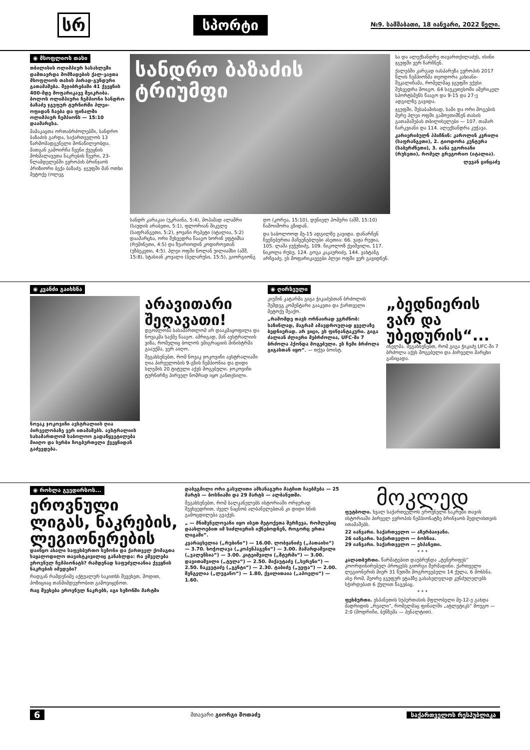სრ სპორტი №9. სამშაბათი, 18 იანვარი, 2022 წელი.
◉ მსოფლიოს თასი
თბილისის ოლიმპიურ სასახლეში დამთავრდა მომზადების ქალ-ვაჟთა მსოფლიოს თასის პირად-გუნდური გათამაშება. შეჯიბრებაში 41 ქვეყნის 400-მდე მოფარიკავე შეიკრიბა. ბოლოს ოლიმპიური ჩემპიონი სანდრო ბაზაძე ჯგუფურ ტურნირში პლეი-ოფიდან ჩაება და ფინალში ოლიმპიურ ჩემპიონს — 15:10 დაამარცხა.
მამაკაცთა ორთაბრძოლებში, სანდრო ბაზაძის გარდა, საქართველოს 13 წარმომადგენელი მონაწილეობდა. მათგან გამოირჩა ჩვენი ქვეყნის მოხმალავეთა ნაკრების წევრი, 23-წლამდელებში ევროპის ბრინჯაოს პრიზიორი ბექა ბაზაძე. ჯგუფში მან ოთხი მეტოქე (ოლეგ
სანდრო ბაზაძის ტრიუმფი
სანდრ კარაკაი (უკრაინა, 5:4), მოჰამად ალამრი (საუდის არაბეთი, 5:1), ფლორიან შიკელე (საფრანგეთი, 5:2), ჯოვანი რეპეტი (იტალია, 5:2) დაამარცხა, ორი შეხვედრა წააგო სორინ ეფტიმსა (რუმინეთი, 4:5) და ზუარიოდინ კოდიროვთან (უზბეკეთი, 4:5). პლეი ოფში ნოლან უილიამსი (აშშ, 15:8), სტასიან კოვალი (ბელარუსი, 15:5), გიორგიონგ დო (კორეა, 15:10), დენიელ ჰომერი (აშშ, 15:10) ჩამოიშორა გზიდან.
და საბოლოოდ მე-15 ადგილზე გავიდა. დანარჩენ ჩვენებურთა მაჩვენებლები ასეთია: 66. ვაჟა რეჟია, 105. ლაშა ჯუჭუხიძე, 109. ნიკოლოზ ქეიშვილი, 117. ნიკოლა რუსუ, 124. გოგა კაკაურიძე, 144. ვახტანგ არჩვაძე. ეს მოფარიკავეები პლეი ოფში ვერ გავიდნენ.
სა და ალექსანდრე თავართქილაძეს, ისინი ჯგუფში ვერ ჩარჩნენ.
ქალებში კარგად იასპარეზა ევროპის 2017 წლის ჩემპიონმა თეოდორა კახიანი-შეკალიჩამა, რომელმაც ჯგუფში ექვსი შეხვედრა მოიგო. 64 საუკეთესოში ამერიკელ სპორტსმენს წააგო და 9-15 და 27-ე ადგილზე გავიდა.
ჯგუფში, შესაბამისად, სამი და ორი მოგების მერე პლეი ოფში გამოეთიშნენ თასის გათამაშებას თბილისელები — 107. თამარ ჩარკვიანი და 114. ალექსანდრა კუჭავა.
კარიერიბულნ ჰპიჩნინ: კაროლინ კვრილი (საფრანგეთი), 2. ტიოდორა კუნტურა (საბერძნეთი), 3. იანა ეგორიანი (რუსეთი), რომელ გრეგორიო (იტალია).
ლევან ცინცაძე
◉ კვანძი გაიხსნა
ნოვაკ ჯოკოვიჩი ავსტრალიის ღია პირველობაზე ვერ ითამაშებს. ავსტრალიის სასამართლომ საბოლოო გადაწყვეტილება მიიღო და სერბი ჩოგბურთელი ქვეყნიდან გაძევდება.
არავითარი შეღავათი!
დგომლობა სასამართლომ არ დააკმაყოფილა და ნოვაკმა საქმე წააგო. ამრიგად, მან ავსტრალიის ვიზა, რომელიც ბოლოს ემიგრაციის მინისტრმა გააუქმა, ვერ აიღო.
შეგახსენებთ, რომ ნოვაკ ჯოკოვიჩი ავსტრალიაში ღია პირველობის 9-გზის ჩემპიონია და დიდი სლემის 20 ტიტული აქვს მოგებული. ჯოკოვიჩი ტურნირზე პირველ ნომრად იყო განთესილი.
◉ ღირსეული
კიუშინ კატარმა გიგა ჭიკაძესთან ბრძოლის შემდეგ კომენტარი გააკეთა და ქართველი მეტოქე შეაქო.
„რამომდე თავს ორნაირად ვგრძნობ: საზინლად, მაგრამ ამავდროულად ყველაზე ბედნიერად. არ ვიცი, ეს ფინჯანტაკური. გიგა ძალიან ძლიერი მებრძოლია, UFC-ში 7 ბრძოლა ჰქონდა მოგებული. ეს ჩემი ბრძოლა გიგასთან იყო“, — თქვა ბოისტ.
„ბედნიერის ვარ და უბედურის“...
ინელმა. შეგახსენებთ, რომ გიგა ჭიკაძე UFC-ში 7 ბრძოლა აქვს მოგებული და პირველი მარცხი განიცადა.
◉ როსლა გვედირსოს...
ეროვნული ლიგას, ნაკრების, ლეგიონერების
დაიწყო ახალი საფეხბურთო სეზონი და ქართველ ქომაგთა საყალოდილო თავისტკივილიც განახლდა: რა ეშველება ეროვნულ ჩემპიონატს? რამდენად საფუძვლიანია ქვეყნის ნაკრების იმედები?
რადგან რამდენიმე აქტუალურ საკითხს შევეხეთ, მოდით, პოზიციაც თანმიმდევრობით გამოვიყენოთ.
რაც შეეხება ეროვნულ ნაკრებს, იგი სეზონში მარტში
დაბეგმილი ორი გასვლითი ამხანაგური მატჩით ჩაებმება — 25 მარტს — ბოსნიაში და 29 მარტს — ალბანეთში.
შეგახსენებთ, რომ ბალკანელებს ისტორიაში ორჯერად შევხვედრით, ძველ ნაცნობ ალბანელებთან კი დიდი ხნის გამოცდილება გვაქვს.
„ — მნიშვნელოვანი იყო ისეთ მეტოქეთა შერჩევა, რომლებიც დაახლოებით იმ სიძლიერის იქნებოდნენ, როგორც ერთა ლიგაში“.
კვარაცხელია („რუბინი“) — 16.00. ლობჟანიძე („პათაისი“) — 3.70. ხოჭოლავა („კოპენჰაგენი“) — 3.00. მამარდაშვილი („ვალენსია“) — 3.00. კიტეიშვილი („შტურმი“) — 3.00. დავითაშვილი („ტულა“) — 2.50. მიქაუტაძე („სერენი“) — 2.50. ჩაკვეტაძე („გენტი“) — 2.30. ტაბიძე („უეფა“) — 2.00. შენგელია („ლუგანო“) — 1.80, ქვილითაია („აპოელი“) — 1.60.
მოკლედ
ფუტბოლი. ხვალ საქართველოს ეროვნული ნაკრები თავის ისტორიაში პირველ ევროპის ჩემპიონატზე ბრინჯაოს მედლისთვის ითამაშებს.
22 იანვარი. საქართველო — აზერბაიჯანი.
26 იანვარი. საქართველო — ბოსნია.
29 იანვარი. საქართველო — ესპანეთი.
* * *
კალათბურთი. წარმატებით დაუბრუნდა „ტენერიფეს“ კოორდინირებულ პროცესს გიორგი შერმადინი. ქართველი ლეგიონერის მიერ 31 წუთში მოგროვებული 14 ქულა, 6 მოხსნა. ასე რომ, მეორე ჯგუფურ ეტაპზე გასასვლელად კუნძულელებს სჭირდებათ 6 ქულით წაგებაც.
* * *
ფეხბურთი. ესპანეთის სუპერთასის მფლობელი მე-12-ე გახდა მადრიდის „რეალი“, რომელმაც ფინალში „ატლეტიკს“ მოუგო — 2:0 (მოდრიჩი, ბენზემა — პენალტით).
6 მთავარი გიორგი შოთაძე საქართველოს რესპუბლიკა